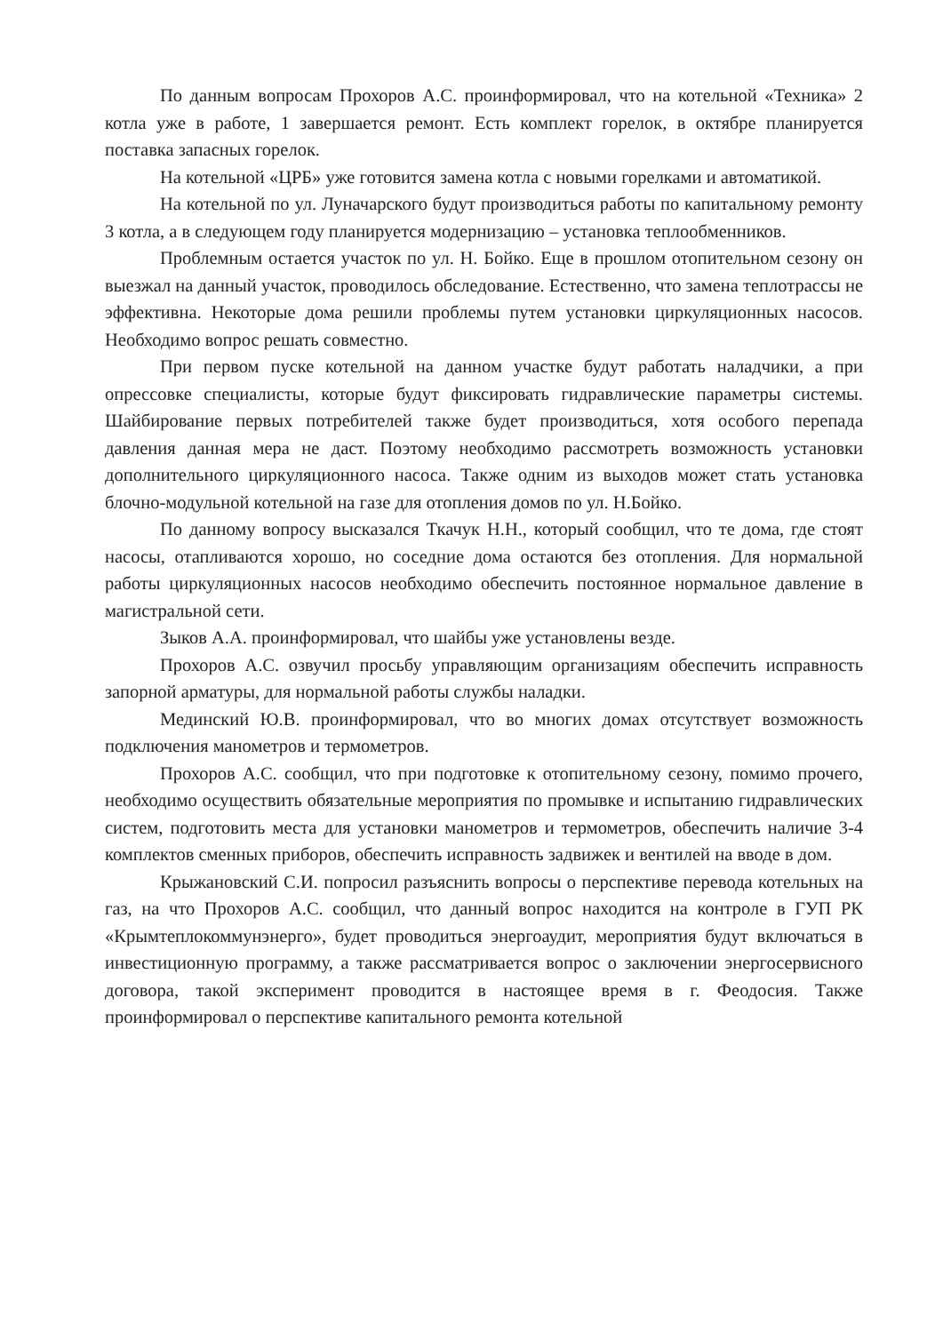По данным вопросам Прохоров А.С. проинформировал, что на котельной «Техника» 2 котла уже в работе, 1 завершается ремонт. Есть комплект горелок, в октябре планируется поставка запасных горелок.
На котельной «ЦРБ» уже готовится замена котла с новыми горелками и автоматикой.
На котельной по ул. Луначарского будут производиться работы по капитальному ремонту 3 котла, а в следующем году планируется модернизацию – установка теплообменников.
Проблемным остается участок по ул. Н. Бойко. Еще в прошлом отопительном сезону он выезжал на данный участок, проводилось обследование. Естественно, что замена теплотрассы не эффективна. Некоторые дома решили проблемы путем установки циркуляционных насосов. Необходимо вопрос решать совместно.
При первом пуске котельной на данном участке будут работать наладчики, а при опрессовке специалисты, которые будут фиксировать гидравлические параметры системы. Шайбирование первых потребителей также будет производиться, хотя особого перепада давления данная мера не даст. Поэтому необходимо рассмотреть возможность установки дополнительного циркуляционного насоса. Также одним из выходов может стать установка блочно-модульной котельной на газе для отопления домов по ул. Н.Бойко.
По данному вопросу высказался Ткачук Н.Н., который сообщил, что те дома, где стоят насосы, отапливаются хорошо, но соседние дома остаются без отопления. Для нормальной работы циркуляционных насосов необходимо обеспечить постоянное нормальное давление в магистральной сети.
Зыков А.А. проинформировал, что шайбы уже установлены везде.
Прохоров А.С. озвучил просьбу управляющим организациям обеспечить исправность запорной арматуры, для нормальной работы службы наладки.
Мединский Ю.В. проинформировал, что во многих домах отсутствует возможность подключения манометров и термометров.
Прохоров А.С. сообщил, что при подготовке к отопительному сезону, помимо прочего, необходимо осуществить обязательные мероприятия по промывке и испытанию гидравлических систем, подготовить места для установки манометров и термометров, обеспечить наличие 3-4 комплектов сменных приборов, обеспечить исправность задвижек и вентилей на вводе в дом.
Крыжановский С.И. попросил разъяснить вопросы о перспективе перевода котельных на газ, на что Прохоров А.С. сообщил, что данный вопрос находится на контроле в ГУП РК «Крымтеплокоммунэнерго», будет проводиться энергоаудит, мероприятия будут включаться в инвестиционную программу, а также рассматривается вопрос о заключении энергосервисного договора, такой эксперимент проводится в настоящее время в г. Феодосия. Также проинформировал о перспективе капитального ремонта котельной